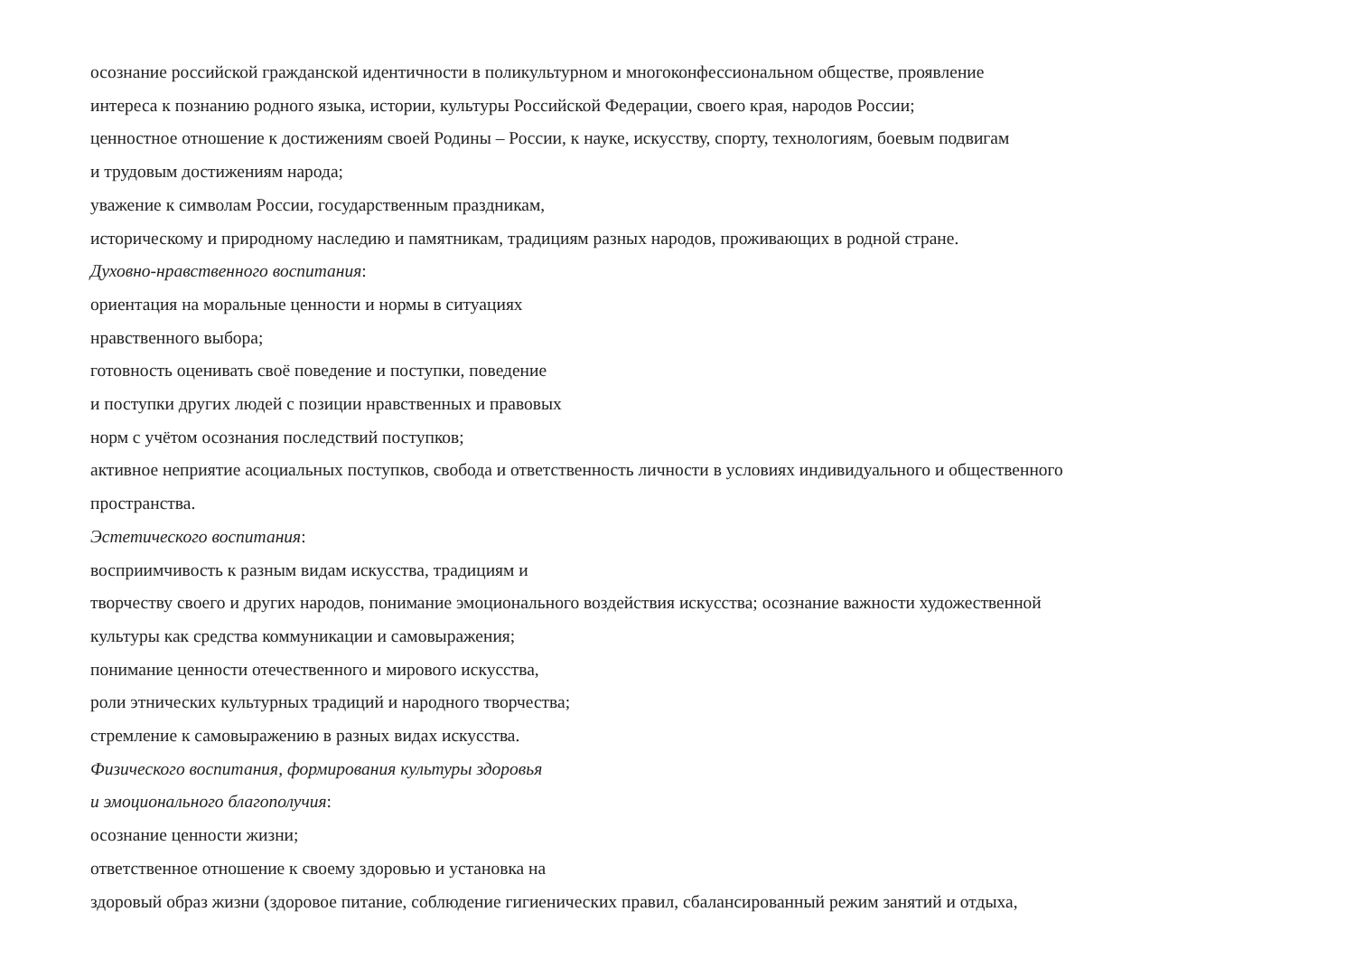осознание российской гражданской идентичности в поликультурном и многоконфессиональном обществе, проявление
интереса к познанию родного языка, истории, культуры Российской Федерации, своего края, народов России;
ценностное отношение к достижениям своей Родины – России, к науке, искусству, спорту, технологиям, боевым подвигам
и трудовым достижениям народа;
уважение к символам России, государственным праздникам,
историческому и природному наследию и памятникам, традициям разных народов, проживающих в родной стране.
Духовно-нравственного воспитания:
ориентация на моральные ценности и нормы в ситуациях
нравственного выбора;
готовность оценивать своё поведение и поступки, поведение
и поступки других людей с позиции нравственных и правовых
норм с учётом осознания последствий поступков;
активное неприятие асоциальных поступков, свобода и ответственность личности в условиях индивидуального и общественного
пространства.
Эстетического воспитания:
восприимчивость к разным видам искусства, традициям и
творчеству своего и других народов, понимание эмоционального воздействия искусства; осознание важности художественной
культуры как средства коммуникации и самовыражения;
понимание ценности отечественного и мирового искусства,
роли этнических культурных традиций и народного творчества;
стремление к самовыражению в разных видах искусства.
Физического воспитания, формирования культуры здоровья
и эмоционального благополучия:
осознание ценности жизни;
ответственное отношение к своему здоровью и установка на
здоровый образ жизни (здоровое питание, соблюдение гигиенических правил, сбалансированный режим занятий и отдыха,